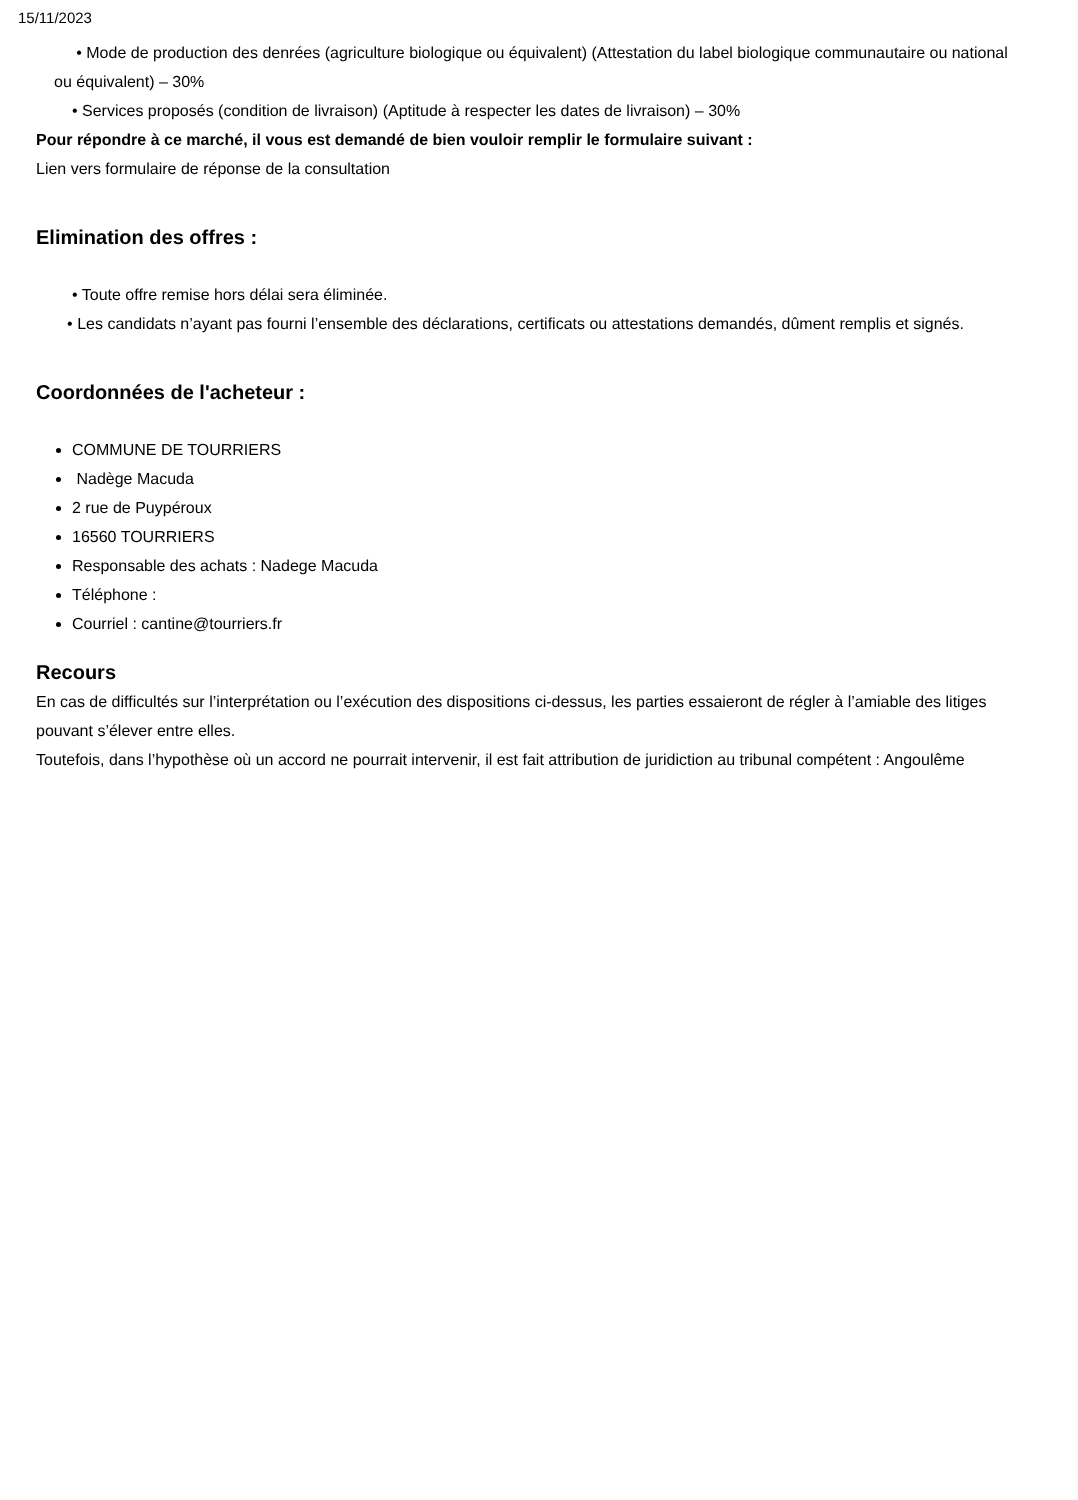15/11/2023
• Mode de production des denrées (agriculture biologique ou équivalent) (Attestation du label biologique communautaire ou national ou équivalent) – 30%
• Services proposés (condition de livraison) (Aptitude à respecter les dates de livraison) – 30%
Pour répondre à ce marché, il vous est demandé de bien vouloir remplir le formulaire suivant :
Lien vers formulaire de réponse de la consultation
Elimination des offres :
• Toute offre remise hors délai sera éliminée.
• Les candidats n’ayant pas fourni l’ensemble des déclarations, certificats ou attestations demandés, dûment remplis et signés.
Coordonnées de l'acheteur :
COMMUNE DE TOURRIERS
Nadège Macuda
2 rue de Puypéroux
16560 TOURRIERS
Responsable des achats : Nadege Macuda
Téléphone :
Courriel : cantine@tourriers.fr
Recours
En cas de difficultés sur l’interprétation ou l’exécution des dispositions ci-dessus, les parties essaieront de régler à l’amiable des litiges pouvant s’élever entre elles.
Toutefois, dans l’hypothèse où un accord ne pourrait intervenir, il est fait attribution de juridiction au tribunal compétent : Angoulême